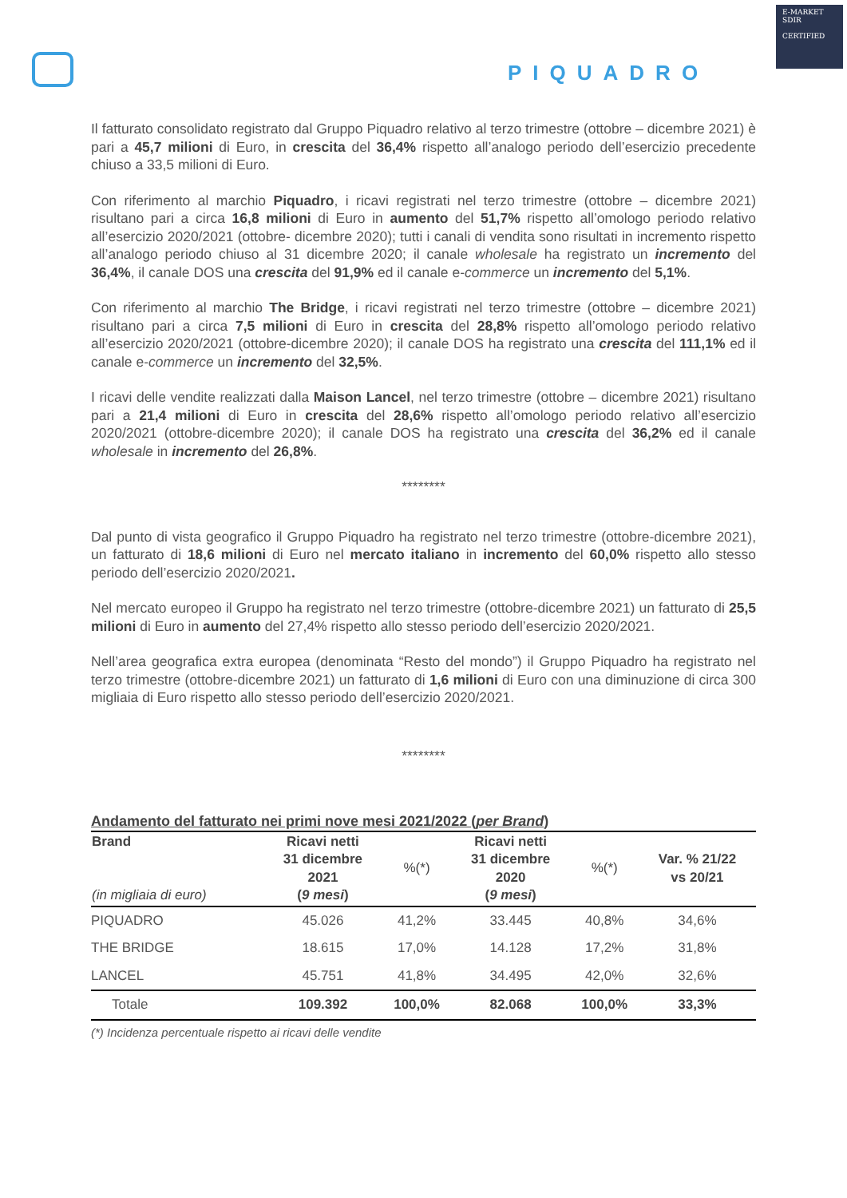PIQUADRO
E-MARKET
SDIR
CERTIFIED
Il fatturato consolidato registrato dal Gruppo Piquadro relativo al terzo trimestre (ottobre – dicembre 2021) è pari a 45,7 milioni di Euro, in crescita del 36,4% rispetto all’analogo periodo dell’esercizio precedente chiuso a 33,5 milioni di Euro.
Con riferimento al marchio Piquadro, i ricavi registrati nel terzo trimestre (ottobre – dicembre 2021) risultano pari a circa 16,8 milioni di Euro in aumento del 51,7% rispetto all’omologo periodo relativo all’esercizio 2020/2021 (ottobre- dicembre 2020); tutti i canali di vendita sono risultati in incremento rispetto all’analogo periodo chiuso al 31 dicembre 2020; il canale wholesale ha registrato un incremento del 36,4%, il canale DOS una crescita del 91,9% ed il canale e-commerce un incremento del 5,1%.
Con riferimento al marchio The Bridge, i ricavi registrati nel terzo trimestre (ottobre – dicembre 2021) risultano pari a circa 7,5 milioni di Euro in crescita del 28,8% rispetto all’omologo periodo relativo all’esercizio 2020/2021 (ottobre-dicembre 2020); il canale DOS ha registrato una crescita del 111,1% ed il canale e-commerce un incremento del 32,5%.
I ricavi delle vendite realizzati dalla Maison Lancel, nel terzo trimestre (ottobre – dicembre 2021) risultano pari a 21,4 milioni di Euro in crescita del 28,6% rispetto all’omologo periodo relativo all’esercizio 2020/2021 (ottobre-dicembre 2020); il canale DOS ha registrato una crescita del 36,2% ed il canale wholesale in incremento del 26,8%.
********
Dal punto di vista geografico il Gruppo Piquadro ha registrato nel terzo trimestre (ottobre-dicembre 2021), un fatturato di 18,6 milioni di Euro nel mercato italiano in incremento del 60,0% rispetto allo stesso periodo dell’esercizio 2020/2021.
Nel mercato europeo il Gruppo ha registrato nel terzo trimestre (ottobre-dicembre 2021) un fatturato di 25,5 milioni di Euro in aumento del 27,4% rispetto allo stesso periodo dell’esercizio 2020/2021.
Nell’area geografica extra europea (denominata “Resto del mondo”) il Gruppo Piquadro ha registrato nel terzo trimestre (ottobre-dicembre 2021) un fatturato di 1,6 milioni di Euro con una diminuzione di circa 300 migliaia di Euro rispetto allo stesso periodo dell’esercizio 2020/2021.
********
Andamento del fatturato nei primi nove mesi 2021/2022 (per Brand)
| Brand (in migliaia di euro) | Ricavi netti 31 dicembre 2021 ( 9 mesi ) | %(*) | Ricavi netti 31 dicembre 2020 ( 9 mesi ) | %(*) | Var. % 21/22 vs 20/21 |
| --- | --- | --- | --- | --- | --- |
| PIQUADRO | 45.026 | 41,2% | 33.445 | 40,8% | 34,6% |
| THE BRIDGE | 18.615 | 17,0% | 14.128 | 17,2% | 31,8% |
| LANCEL | 45.751 | 41,8% | 34.495 | 42,0% | 32,6% |
| Totale | 109.392 | 100,0% | 82.068 | 100,0% | 33,3% |
(*) Incidenza percentuale rispetto ai ricavi delle vendite